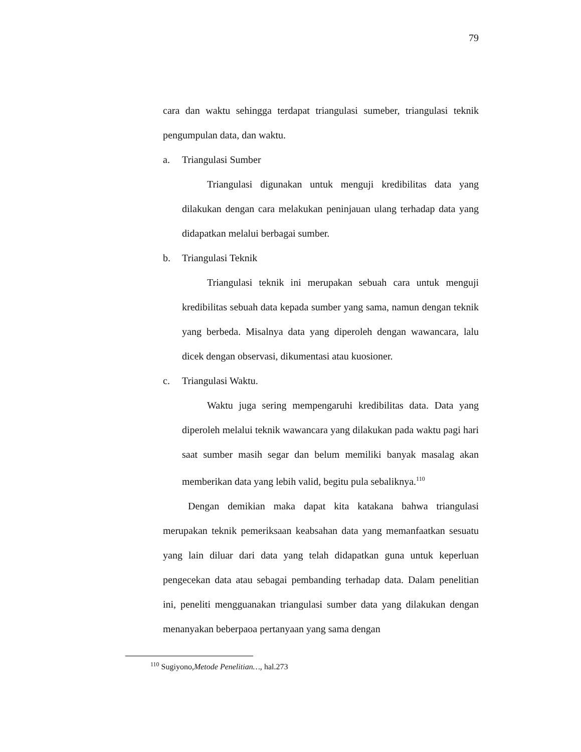79
cara dan waktu sehingga terdapat triangulasi sumeber, triangulasi teknik pengumpulan data, dan waktu.
a. Triangulasi Sumber
Triangulasi digunakan untuk menguji kredibilitas data yang dilakukan dengan cara melakukan peninjauan ulang terhadap data yang didapatkan melalui berbagai sumber.
b. Triangulasi Teknik
Triangulasi teknik ini merupakan sebuah cara untuk menguji kredibilitas sebuah data kepada sumber yang sama, namun dengan teknik yang berbeda. Misalnya data yang diperoleh dengan wawancara, lalu dicek dengan observasi, dikumentasi atau kuosioner.
c. Triangulasi Waktu.
Waktu juga sering mempengaruhi kredibilitas data. Data yang diperoleh melalui teknik wawancara yang dilakukan pada waktu pagi hari saat sumber masih segar dan belum memiliki banyak masalag akan memberikan data yang lebih valid, begitu pula sebaliknya.<sup>110</sup>
Dengan demikian maka dapat kita katakana bahwa triangulasi merupakan teknik pemeriksaan keabsahan data yang memanfaatkan sesuatu yang lain diluar dari data yang telah didapatkan guna untuk keperluan pengecekan data atau sebagai pembanding terhadap data. Dalam penelitian ini, peneliti mengguanakan triangulasi sumber data yang dilakukan dengan menanyakan beberpaoa pertanyaan yang sama dengan
<sup>110</sup> Sugiyono,Metode Penelitian…, hal.273